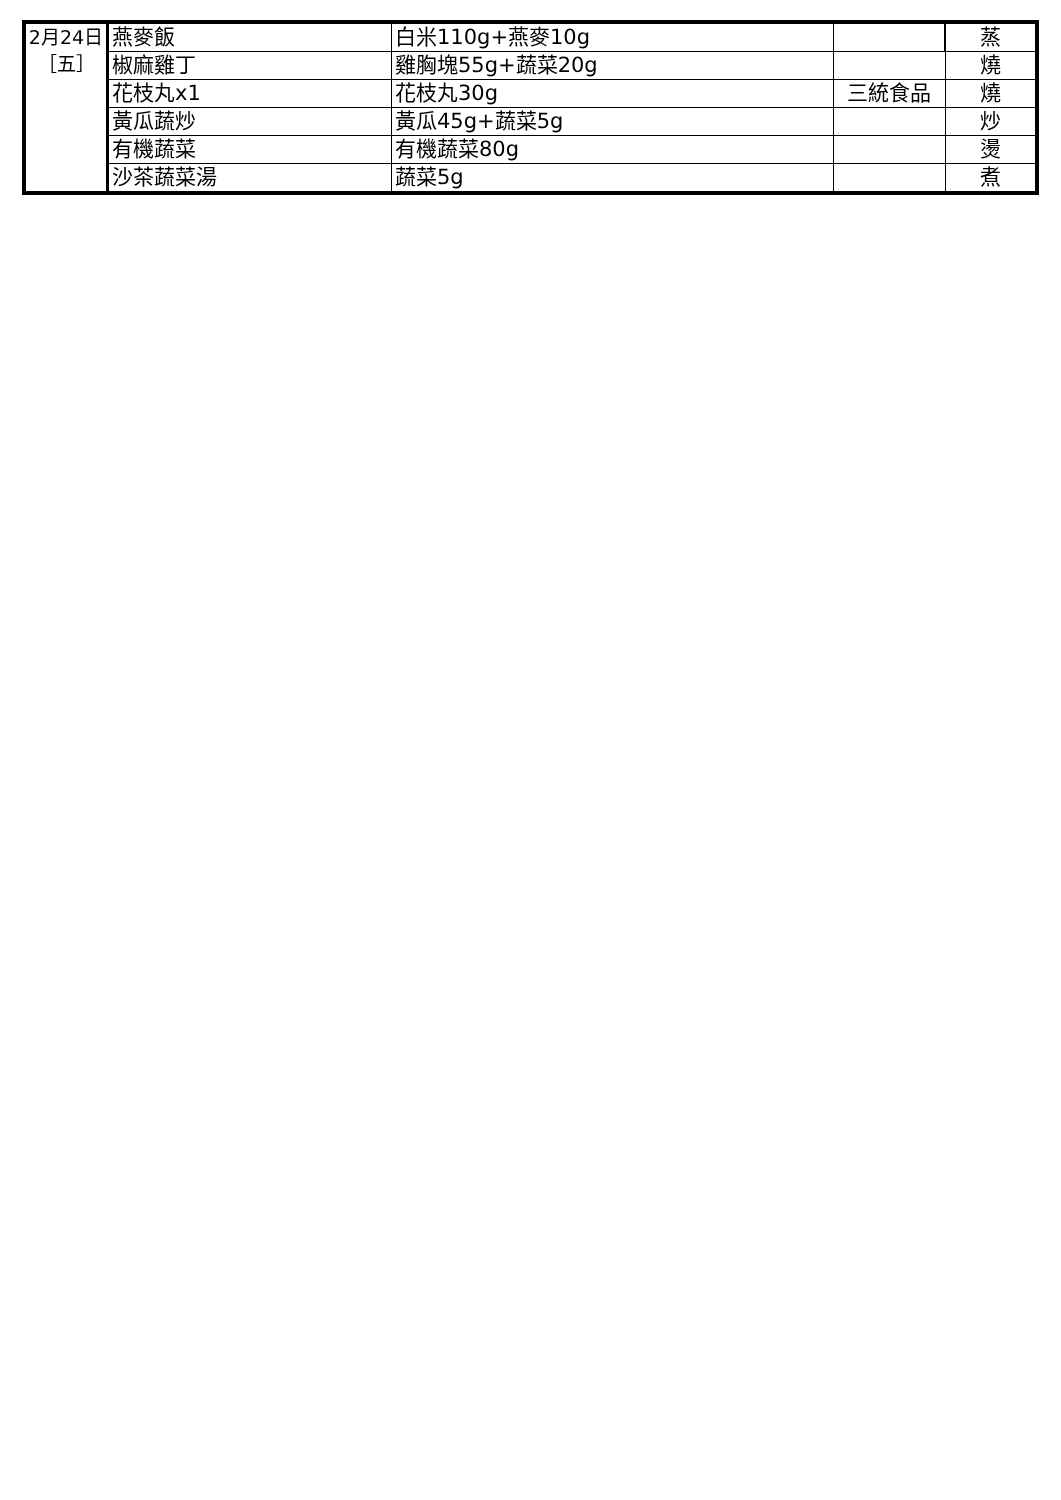| 2月24日 ［五］ | 燕麥飯 | 白米110g+燕麥10g | | 蒸 |
| | 椒麻雞丁 | 雞胸塊55g+蔬菜20g | | 燒 |
| | 花枝丸x1 | 花枝丸30g | 三統食品 | 燒 |
| | 黃瓜蔬炒 | 黃瓜45g+蔬菜5g | | 炒 |
| | 有機蔬菜 | 有機蔬菜80g | | 燙 |
| | 沙茶蔬菜湯 | 蔬菜5g | | 煮 |